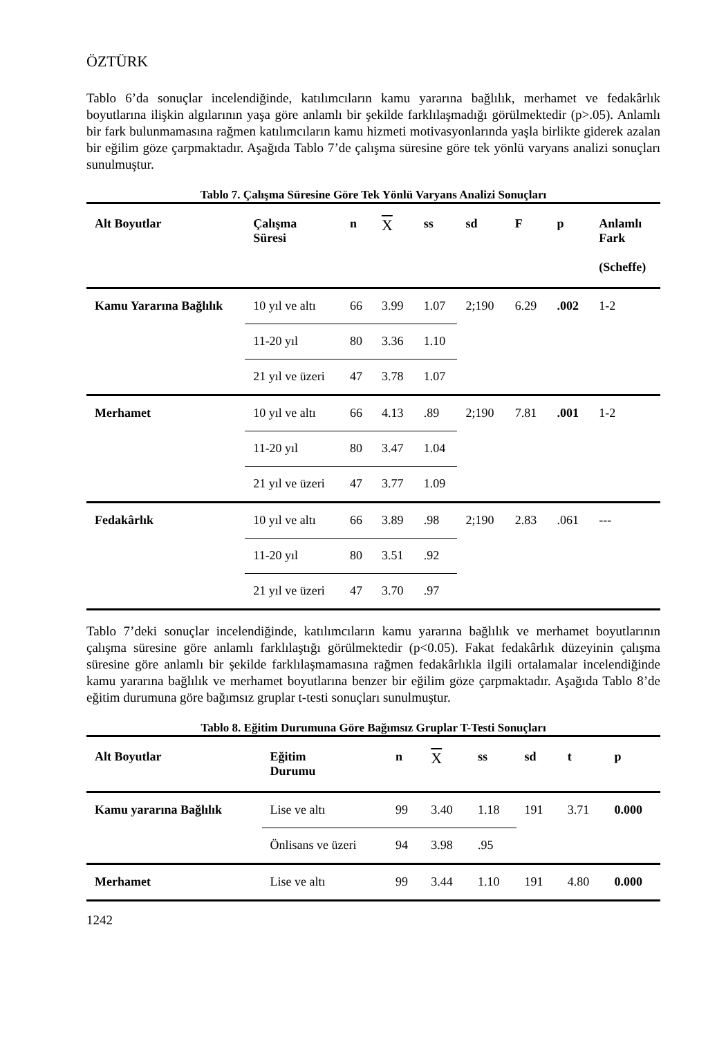ÖZTÜRK
Tablo 6’da sonuçlar incelendiğinde, katılımcıların kamu yararına bağlılık, merhamet ve fedakârlık boyutlarına ilişkin algılarının yaşa göre anlamlı bir şekilde farklılaşmadığı görülmektedir (p>.05). Anlamlı bir fark bulunmamasına rağmen katılımcıların kamu hizmeti motivasyonlarında yaşla birlikte giderek azalan bir eğilim göze çarpmaktadır. Aşağıda Tablo 7’de çalışma süresine göre tek yönlü varyans analizi sonuçları sunulmuştur.
Tablo 7. Çalışma Süresine Göre Tek Yönlü Varyans Analizi Sonuçları
| Alt Boyutlar | Çalışma Süresi | n | X | ss | sd | F | p | Anlamlı Fark (Scheffe) |
| --- | --- | --- | --- | --- | --- | --- | --- | --- |
| Kamu Yararına Bağlılık | 10 yıl ve altı | 66 | 3.99 | 1.07 | 2;190 | 6.29 | .002 | 1-2 |
| | 11-20 yıl | 80 | 3.36 | 1.10 | | | | |
| | 21 yıl ve üzeri | 47 | 3.78 | 1.07 | | | | |
| Merhamet | 10 yıl ve altı | 66 | 4.13 | .89 | 2;190 | 7.81 | .001 | 1-2 |
| | 11-20 yıl | 80 | 3.47 | 1.04 | | | | |
| | 21 yıl ve üzeri | 47 | 3.77 | 1.09 | | | | |
| Fedakârlık | 10 yıl ve altı | 66 | 3.89 | .98 | 2;190 | 2.83 | .061 | --- |
| | 11-20 yıl | 80 | 3.51 | .92 | | | | |
| | 21 yıl ve üzeri | 47 | 3.70 | .97 | | | | |
Tablo 7’deki sonuçlar incelendiğinde, katılımcıların kamu yararına bağlılık ve merhamet boyutlarının çalışma süresine göre anlamlı farklılaştığı görülmektedir (p<0.05). Fakat fedakârlık düzeyinin çalışma süresine göre anlamlı bir şekilde farklılaşmamasına rağmen fedakârlıkla ilgili ortalamalar incelendiğinde kamu yararına bağlılık ve merhamet boyutlarına benzer bir eğilim göze çarpmaktadır. Aşağıda Tablo 8’de eğitim durumuna göre bağımsız gruplar t-testi sonuçları sunulmuştur.
Tablo 8. Eğitim Durumuna Göre Bağımsız Gruplar T-Testi Sonuçları
| Alt Boyutlar | Eğitim Durumu | n | X | ss | sd | t | p |
| --- | --- | --- | --- | --- | --- | --- | --- |
| Kamu yararına Bağlılık | Lise ve altı | 99 | 3.40 | 1.18 | 191 | 3.71 | 0.000 |
| | Önlisans ve üzeri | 94 | 3.98 | .95 | | | |
| Merhamet | Lise ve altı | 99 | 3.44 | 1.10 | 191 | 4.80 | 0.000 |
1242